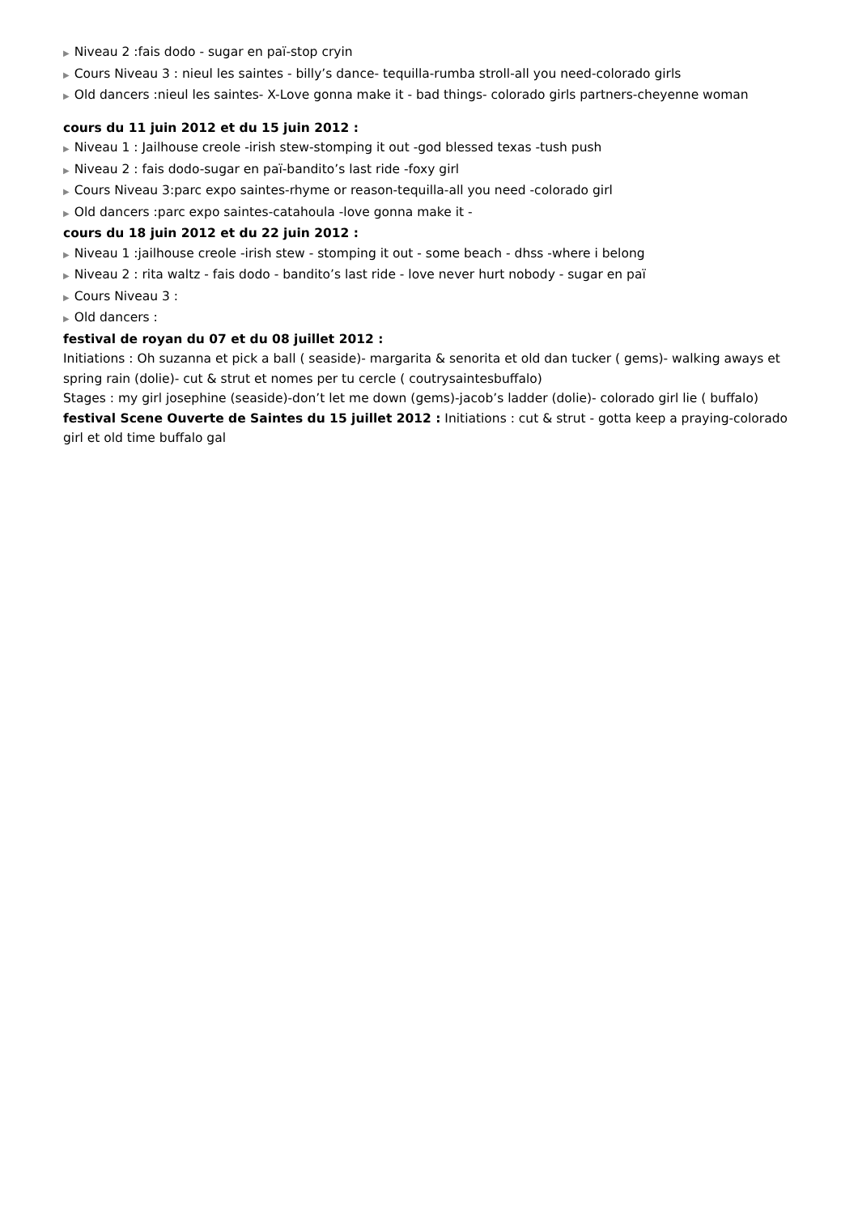▶ Niveau 2 :fais dodo - sugar en paï-stop cryin
▶ Cours Niveau 3 : nieul les saintes - billy’s dance- tequilla-rumba stroll-all you need-colorado girls
▶ Old dancers :nieul les saintes- X-Love gonna make it - bad things- colorado girls partners-cheyenne woman
cours du 11 juin 2012 et du 15 juin 2012 :
▶ Niveau 1 : Jailhouse creole -irish stew-stomping it out -god blessed texas -tush push
▶ Niveau 2 : fais dodo-sugar en paï-bandito’s last ride -foxy girl
▶ Cours Niveau 3:parc expo saintes-rhyme or reason-tequilla-all you need -colorado girl
▶ Old dancers :parc expo saintes-catahoula -love gonna make it -
cours du 18 juin 2012 et du 22 juin 2012 :
▶ Niveau 1 :jailhouse creole -irish stew - stomping it out - some beach - dhss -where i belong
▶ Niveau 2 : rita waltz - fais dodo - bandito’s last ride - love never hurt nobody - sugar en paï
▶ Cours Niveau 3 :
▶ Old dancers :
festival de royan du 07 et du 08 juillet 2012 :
Initiations : Oh suzanna et pick a ball ( seaside)- margarita & senorita et old dan tucker ( gems)- walking aways et spring rain (dolie)- cut & strut et nomes per tu cercle ( coutrysaintesbuffalo)
Stages : my girl josephine (seaside)-don’t let me down (gems)-jacob’s ladder (dolie)- colorado girl lie ( buffalo)
festival Scene Ouverte de Saintes du 15 juillet 2012 : Initiations : cut & strut - gotta keep a praying-colorado girl et old time buffalo gal